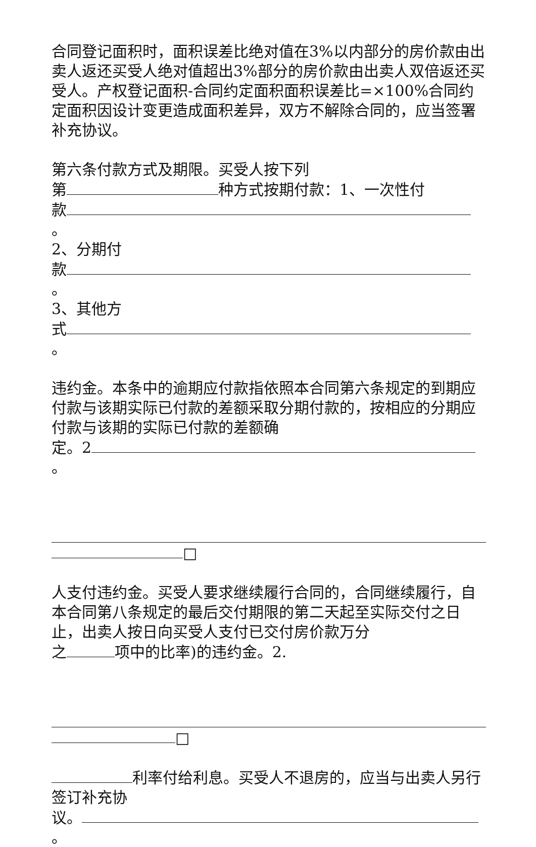合同登记面积时，面积误差比绝对值在3%以内部分的房价款由出卖人返还买受人绝对值超出3%部分的房价款由出卖人双倍返还买受人。产权登记面积-合同约定面积面积误差比=×100%合同约定面积因设计变更造成面积差异，双方不解除合同的，应当签署补充协议。
第六条付款方式及期限。买受人按下列
第 种方式按期付款：1、一次性付
款 。
2、分期付
款 。
3、其他方
式 。
违约金。本条中的逾期应付款指依照本合同第六条规定的到期应付款与该期实际已付款的差额采取分期付款的，按相应的分期应付款与该期的实际已付款的差额确
定。2 。
□
人支付违约金。买受人要求继续履行合同的，合同继续履行，自本合同第八条规定的最后交付期限的第二天起至实际交付之日止，出卖人按日向买受人支付已交付房价款万分
之 项中的比率)的违约金。2.
□
利率付给利息。买受人不退房的，应当与出卖人另行签订补充协
议。 。